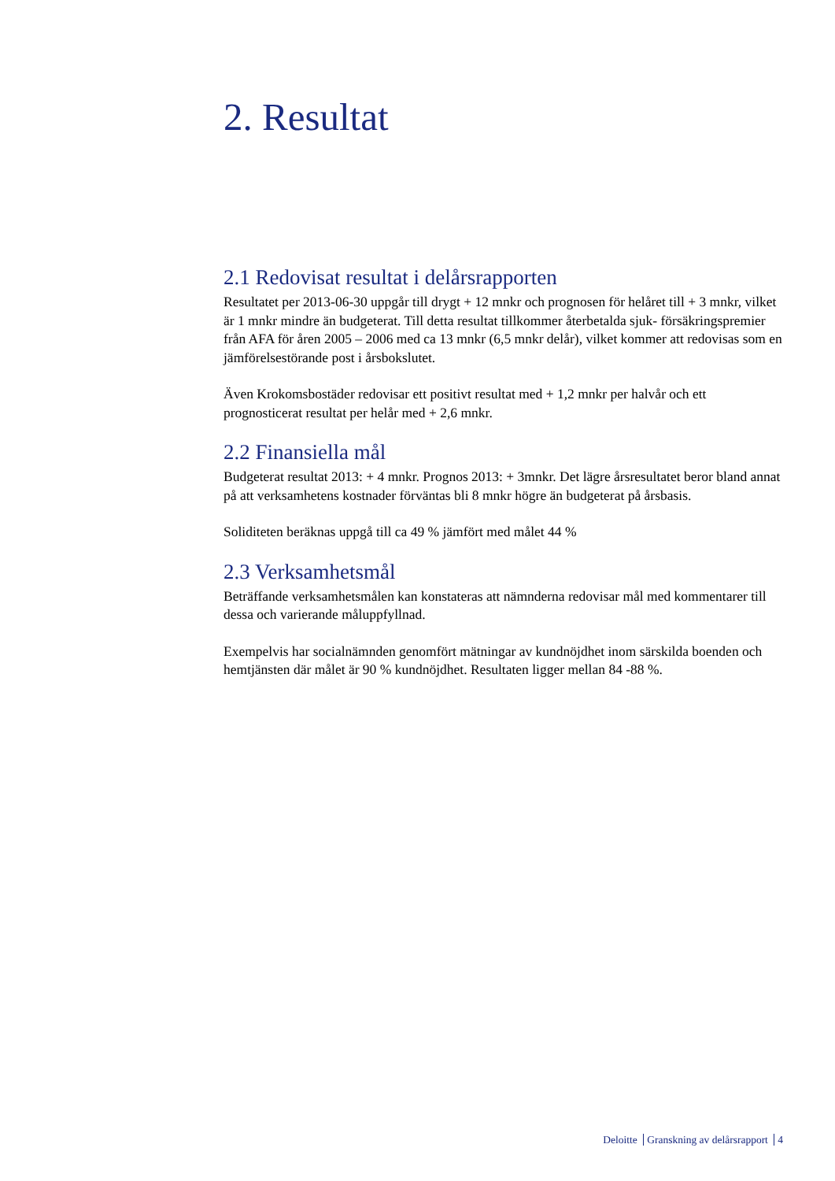2. Resultat
2.1 Redovisat resultat i delårsrapporten
Resultatet per 2013-06-30 uppgår till drygt + 12 mnkr och prognosen för helåret till + 3 mnkr, vilket är 1 mnkr mindre än budgeterat. Till detta resultat tillkommer återbetalda sjuk- försäkringspremier från AFA för åren 2005 – 2006 med ca 13 mnkr (6,5 mnkr delår), vilket kommer att redovisas som en jämförelsestörande post i årsbokslutet.
Även Krokomsbostäder redovisar ett positivt resultat med + 1,2 mnkr per halvår och ett prognosticerat resultat per helår med + 2,6 mnkr.
2.2 Finansiella mål
Budgeterat resultat 2013: + 4 mnkr. Prognos 2013: + 3mnkr. Det lägre årsresultatet beror bland annat på att verksamhetens kostnader förväntas bli 8 mnkr högre än budgeterat på årsbasis.
Soliditeten beräknas uppgå till ca 49 % jämfört med målet 44 %
2.3 Verksamhetsmål
Beträffande verksamhetsmålen kan konstateras att nämnderna redovisar mål med kommentarer till dessa och varierande måluppfyllnad.
Exempelvis har socialnämnden genomfört mätningar av kundnöjdhet inom särskilda boenden och hemtjänsten där målet är 90 % kundnöjdhet. Resultaten ligger mellan 84 -88 %.
Deloitte Granskning av delårsrapport 4